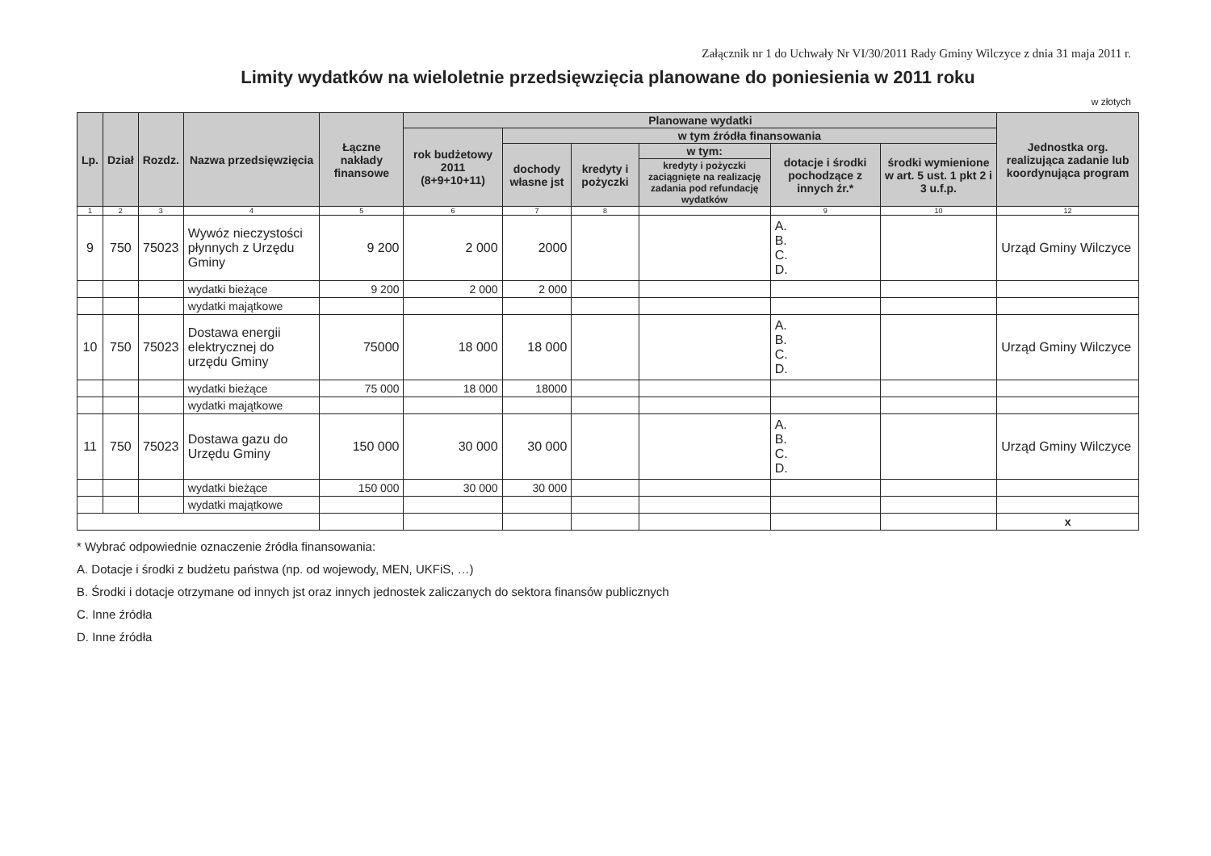Załącznik nr 1 do Uchwały Nr VI/30/2011 Rady Gminy Wilczyce z dnia 31 maja 2011 r.
Limity wydatków na wieloletnie przedsięwzięcia planowane do poniesienia w 2011 roku
w złotych
| Lp. | Dział | Rozdz. | Nazwa przedsięwzięcia | Łączne nakłady finansowe | Planowane wydatki | | | | | | Jednostka org. realizująca zadanie lub koordynująca program |
| --- | --- | --- | --- | --- | --- | --- | --- | --- | --- | --- | --- |
| | | | | | rok budżetowy 2011 (8+9+10+11) | w tym źródła finansowania | | | | | |
| | | | | | | dochody własne jst | kredyty i pożyczki | w tym: | dotacje i środki pochodzące z innych źr.* | środki wymienione w art. 5 ust. 1 pkt 2 i 3 u.f.p. | |
| | | | | | | | | kredyty i pożyczki zaciągnięte na realizację zadania pod refundację wydatków | | | |
| 1 | 2 | 3 | 4 | 5 | 6 | 7 | 8 | | 9 | 10 | 12 |
| 9 | 750 | 75023 | Wywóz nieczystości płynnych z Urzędu Gminy | 9 200 | 2 000 | 2000 | | | A. B. C. D. | | Urząd Gminy Wilczyce |
| | | | wydatki bieżące | 9 200 | 2 000 | 2 000 | | | | | |
| | | | wydatki majątkowe | | | | | | | | |
| 10 | 750 | 75023 | Dostawa energii elektrycznej do urzędu Gminy | 75000 | 18 000 | 18 000 | | | A. B. C. D. | | Urząd Gminy Wilczyce |
| | | | wydatki bieżące | 75 000 | 18 000 | 18000 | | | | | |
| | | | wydatki majątkowe | | | | | | | | |
| 11 | 750 | 75023 | Dostawa gazu do Urzędu Gminy | 150 000 | 30 000 | 30 000 | | | A. B. C. D. | | Urząd Gminy Wilczyce |
| | | | wydatki bieżące | 150 000 | 30 000 | 30 000 | | | | | |
| | | | wydatki majątkowe | | | | | | | | |
| | | | | | | | | | | | x |
* Wybrać odpowiednie oznaczenie źródła finansowania:
A. Dotacje i środki z budżetu państwa (np. od wojewody, MEN, UKFiS, …)
B. Środki i dotacje otrzymane od innych jst oraz innych jednostek zaliczanych do sektora finansów publicznych
C. Inne źródła
D. Inne źródła